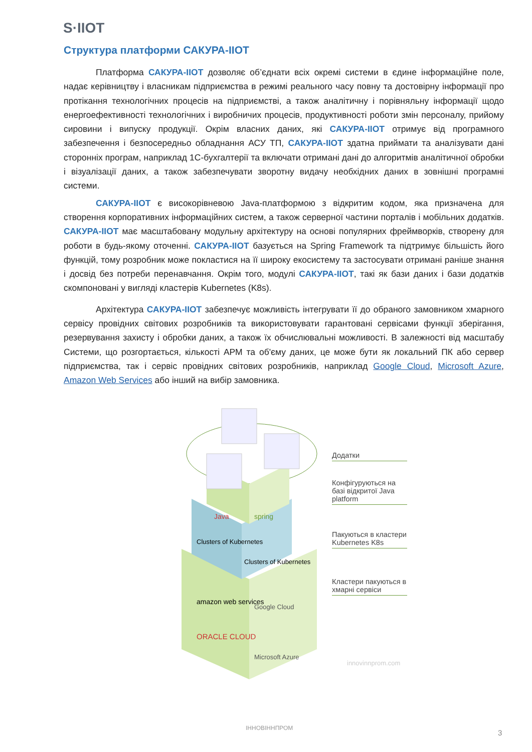S·IIOT
Структура платформи САКУРА-IIOT
Платформа САКУРА-IIOT дозволяє об’єднати всіх окремі системи в єдине інформаційне поле, надає керівництву і власникам підприємства в режимі реального часу повну та достовірну інформації про протікання технологічних процесів на підприємстві, а також аналітичну і порівняльну інформації щодо енергоефективності технологічних і виробничих процесів, продуктивності роботи змін персоналу, прийому сировини і випуску продукції. Окрім власних даних, які САКУРА-IIOT отримує від програмного забезпечення і безпосередньо обладнання АСУ ТП, САКУРА-IIOT здатна приймати та аналізувати дані сторонніх програм, наприклад 1С-бухгалтерії та включати отримані дані до алгоритмів аналітичної обробки і візуалізації даних, а також забезпечувати зворотну видачу необхідних даних в зовнішні програмні системи.
САКУРА-IIOT є високорівневою Java-платформою з відкритим кодом, яка призначена для створення корпоративних інформаційних систем, а також серверної частини порталів і мобільних додатків. САКУРА-IIOT має масштабовану модульну архітектуру на основі популярних фреймворків, створену для роботи в будь-якому оточенні. САКУРА-IIOT базується на Spring Framework та підтримує більшість його функцій, тому розробник може покластися на її широку екосистему та застосувати отримані раніше знання і досвід без потреби перенавчання. Окрім того, модулі САКУРА-IIOT, такі як бази даних і бази додатків скомпоновані у вигляді кластерів Kubernetes (K8s).
Архітектура САКУРА-IIOT забезпечує можливість інтегрувати її до обраного замовником хмарного сервісу провідних світових розробників та використовувати гарантовані сервісами функції зберігання, резервування захисту і обробки даних, а також їх обчислювальні можливості. В залежності від масштабу Системи, що розгортається, кількості АРМ та об'єму даних, це може бути як локальний ПК або сервер підприємства, так і сервіс провідних світових розробників, наприклад Google Cloud, Microsoft Azure, Amazon Web Services або інший на вибір замовника.
Java
spring
Clusters of Kubernetes
Clusters of Kubernetes
amazon web services
ORACLE CLOUD
Google Cloud
Microsoft Azure
Додатки
Конфігуруються на базі відкритої Java platform
Пакуються в кластери Kubernetes K8s
Кластери пакуються в хмарні сервіси
innovinnprom.com
ІННОВІННПРОМ
3